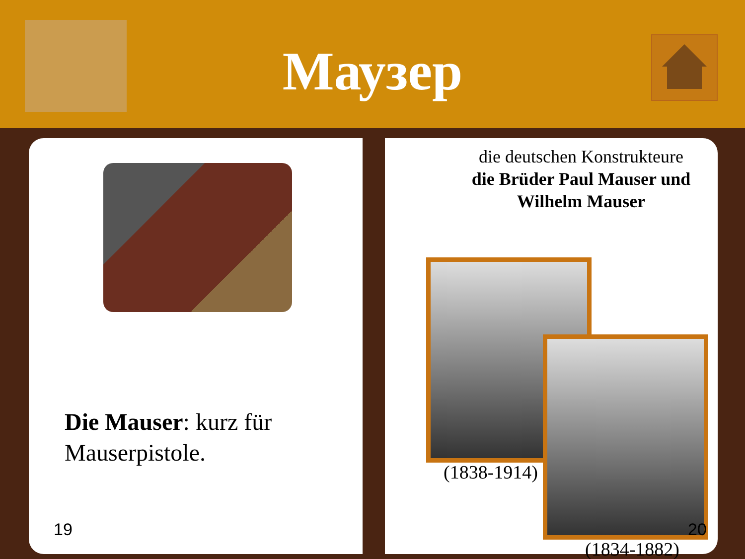Маузер
Die Mauser: kurz für
Mauserpistole.
19
die deutschen Konstrukteure
die Brüder Paul Mauser und
Wilhelm Mauser
(1838-1914)
(1834-1882)
20